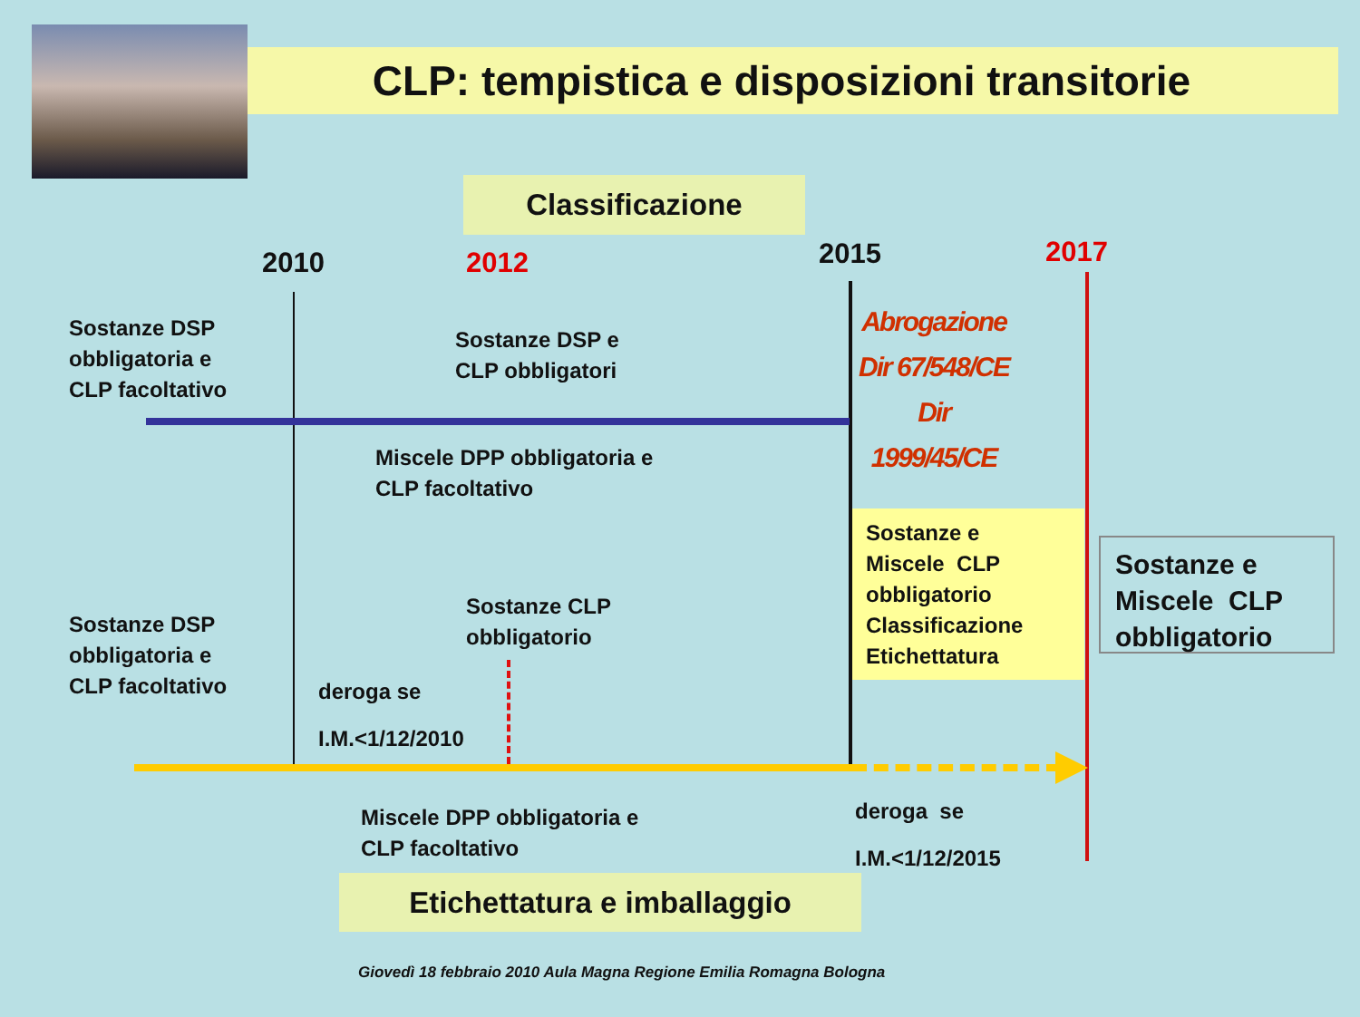CLP: tempistica e disposizioni transitorie
Classificazione
2010
2012
2015
2017
Sostanze DSP
obbligatoria e
CLP facoltativo
Sostanze DSP e
CLP obbligatori
Abrogazione
Dir 67/548/CE
Dir 1999/45/CE
Miscele DPP obbligatoria e
CLP facoltativo
Sostanze e
Miscele CLP
obbligatorio
Classificazione
Etichettatura
Sostanze e
Miscele CLP
obbligatorio
Sostanze DSP
obbligatoria e
CLP facoltativo
Sostanze CLP
obbligatorio
deroga se
I.M.<1/12/2010
Miscele DPP obbligatoria e
CLP facoltativo
deroga se
I.M.<1/12/2015
Etichettatura e imballaggio
Giovedì 18 febbraio 2010 Aula Magna Regione Emilia Romagna Bologna